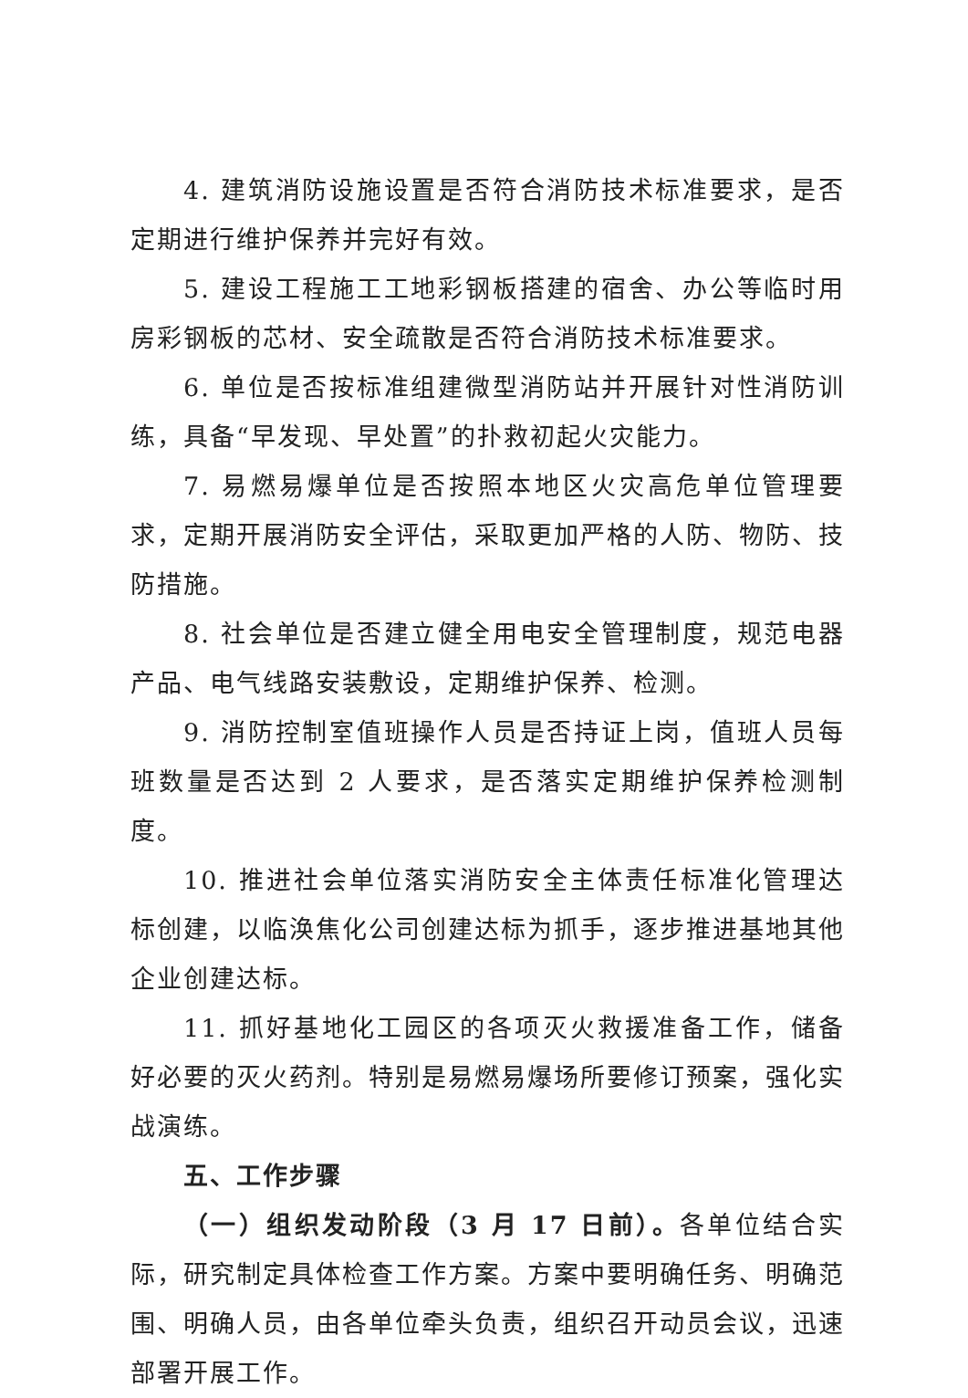4. 建筑消防设施设置是否符合消防技术标准要求，是否定期进行维护保养并完好有效。
5. 建设工程施工工地彩钢板搭建的宿舍、办公等临时用房彩钢板的芯材、安全疏散是否符合消防技术标准要求。
6. 单位是否按标准组建微型消防站并开展针对性消防训练，具备“早发现、早处置”的扑救初起火灾能力。
7. 易燃易爆单位是否按照本地区火灾高危单位管理要求，定期开展消防安全评估，采取更加严格的人防、物防、技防措施。
8. 社会单位是否建立健全用电安全管理制度，规范电器产品、电气线路安装敷设，定期维护保养、检测。
9. 消防控制室值班操作人员是否持证上岗，值班人员每班数量是否达到 2 人要求，是否落实定期维护保养检测制度。
10. 推进社会单位落实消防安全主体责任标准化管理达标创建，以临涣焦化公司创建达标为抓手，逐步推进基地其他企业创建达标。
11. 抓好基地化工园区的各项灭火救援准备工作，储备好必要的灭火药剂。特别是易燃易爆场所要修订预案，强化实战演练。
五、工作步骤
（一）组织发动阶段（3 月 17 日前）。各单位结合实际，研究制定具体检查工作方案。方案中要明确任务、明确范围、明确人员，由各单位牵头负责，组织召开动员会议，迅速部署开展工作。